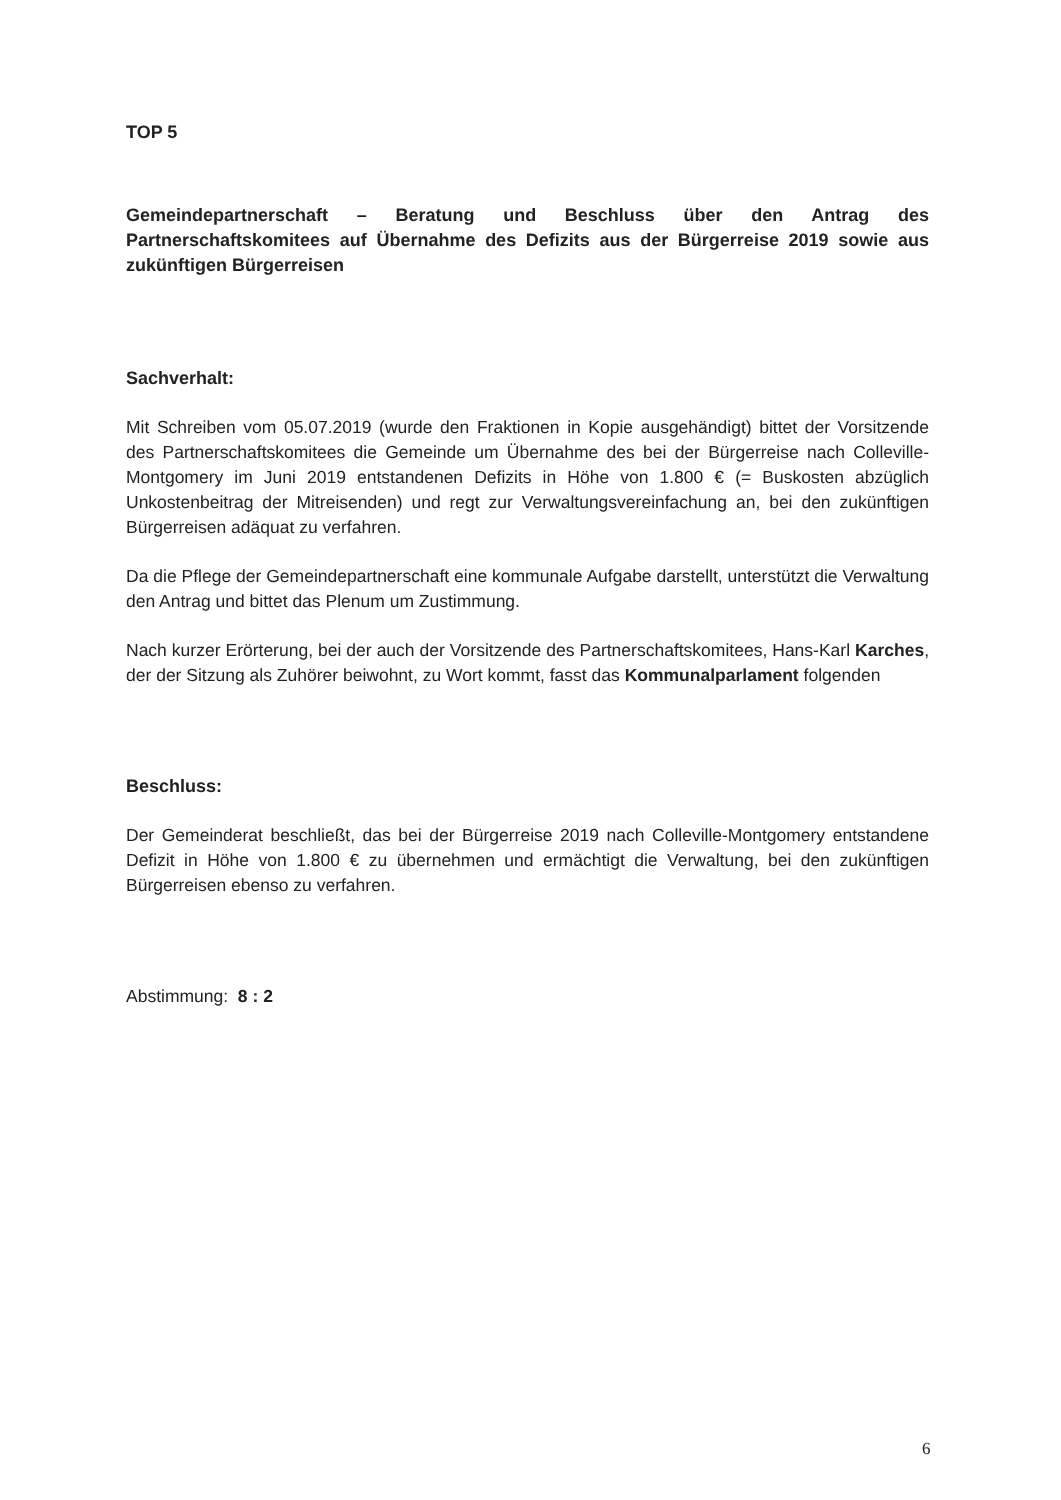TOP 5
Gemeindepartnerschaft – Beratung und Beschluss über den Antrag des Partnerschaftskomitees auf Übernahme des Defizits aus der Bürgerreise 2019 sowie aus zukünftigen Bürgerreisen
Sachverhalt:
Mit Schreiben vom 05.07.2019 (wurde den Fraktionen in Kopie ausgehändigt) bittet der Vorsitzende des Partnerschaftskomitees die Gemeinde um Übernahme des bei der Bürgerreise nach Colleville-Montgomery im Juni 2019 entstandenen Defizits in Höhe von 1.800 € (= Buskosten abzüglich Unkostenbeitrag der Mitreisenden) und regt zur Verwaltungsvereinfachung an, bei den zukünftigen Bürgerreisen adäquat zu verfahren.
Da die Pflege der Gemeindepartnerschaft eine kommunale Aufgabe darstellt, unterstützt die Verwaltung den Antrag und bittet das Plenum um Zustimmung.
Nach kurzer Erörterung, bei der auch der Vorsitzende des Partnerschaftskomitees, Hans-Karl Karches, der der Sitzung als Zuhörer beiwohnt, zu Wort kommt, fasst das Kommunalparlament folgenden
Beschluss:
Der Gemeinderat beschließt, das bei der Bürgerreise 2019 nach Colleville-Montgomery entstandene Defizit in Höhe von 1.800 € zu übernehmen und ermächtigt die Verwaltung, bei den zukünftigen Bürgerreisen ebenso zu verfahren.
Abstimmung: 8 : 2
6